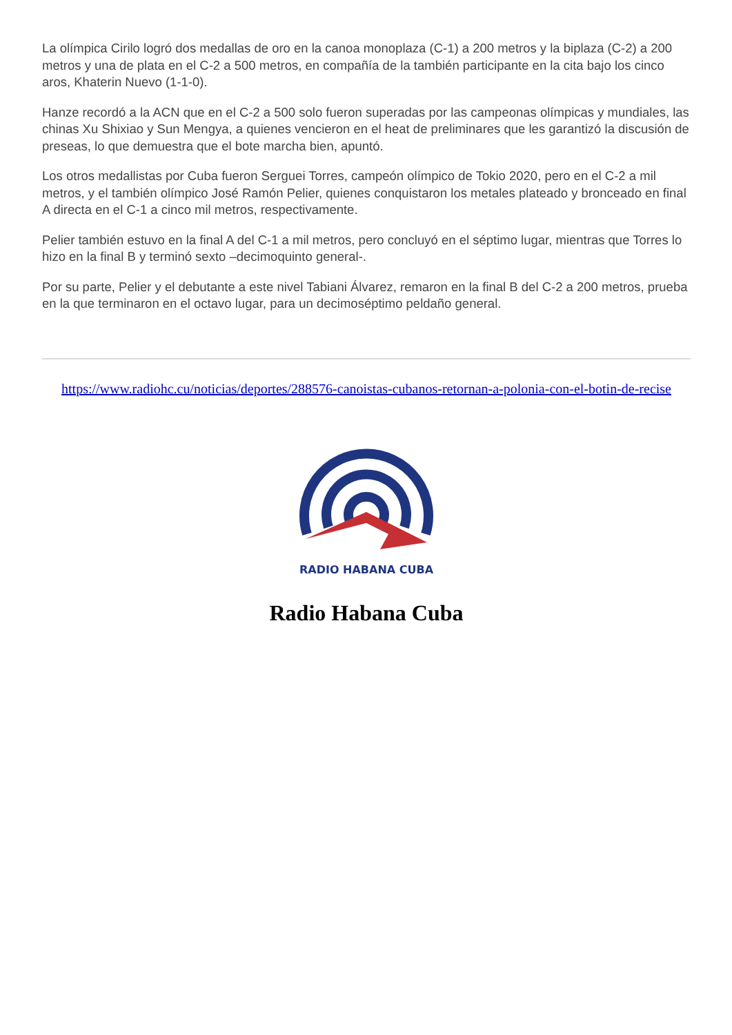La olímpica Cirilo logró dos medallas de oro en la canoa monoplaza (C-1) a 200 metros y la biplaza (C-2) a 200 metros y una de plata en el C-2 a 500 metros, en compañía de la también participante en la cita bajo los cinco aros, Khaterin Nuevo (1-1-0).
Hanze recordó a la ACN que en el C-2 a 500 solo fueron superadas por las campeonas olímpicas y mundiales, las chinas Xu Shixiao y Sun Mengya, a quienes vencieron en el heat de preliminares que les garantizó la discusión de preseas, lo que demuestra que el bote marcha bien, apuntó.
Los otros medallistas por Cuba fueron Serguei Torres, campeón olímpico de Tokio 2020, pero en el C-2 a mil metros, y el también olímpico José Ramón Pelier, quienes conquistaron los metales plateado y bronceado en final A directa en el C-1 a cinco mil metros, respectivamente.
Pelier también estuvo en la final A del C-1 a mil metros, pero concluyó en el séptimo lugar, mientras que Torres lo hizo en la final B y terminó sexto –decimoquinto general-.
Por su parte, Pelier y el debutante a este nivel Tabiani Álvarez, remaron en la final B del C-2 a 200 metros, prueba en la que terminaron en el octavo lugar, para un decimoséptimo peldaño general.
https://www.radiohc.cu/noticias/deportes/288576-canoistas-cubanos-retornan-a-polonia-con-el-botin-de-recise
RADIO HABANA CUBA
Radio Habana Cuba